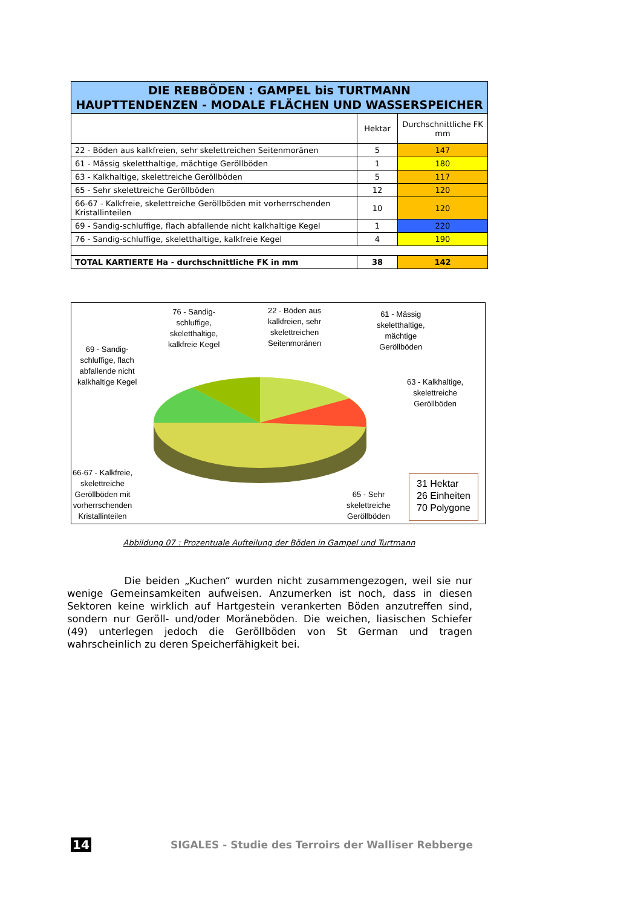| DIE REBBÖDEN : GAMPEL bis TURTMANN HAUPTTENDENZEN - MODALE FLÄCHEN UND WASSERSPEICHER | | |
| | Hektar | Durchschnittliche FK mm |
| 22 - Böden aus kalkfreien, sehr skelettreichen Seitenmoränen | 5 | 147 |
| 61 - Mässig skeletthaltige, mächtige Geröllböden | 1 | 180 |
| 63 - Kalkhaltige, skelettreiche Geröllböden | 5 | 117 |
| 65 - Sehr skelettreiche Geröllböden | 12 | 120 |
| 66-67 - Kalkfreie, skelettreiche Geröllböden mit vorherrschenden Kristallinteilen | 10 | 120 |
| 69 - Sandig-schluffige, flach abfallende nicht kalkhaltige Kegel | 1 | 220 |
| 76 - Sandig-schluffige, skeletthaltige, kalkfreie Kegel | 4 | 190 |
| TOTAL KARTIERTE Ha - durchschnittliche FK in mm | 38 | 142 |
76 - Sandig-
schluffige,
skeletthaltige,
kalkfreie Kegel
22 - Böden aus
kalkfreien, sehr
skelettreichen
Seitenmoränen
61 - Mässig
skeletthaltige,
mächtige
Geröllböden
69 - Sandig-
schluffige, flach
abfallende nicht
kalkhaltige Kegel
63 - Kalkhaltige,
skelettreiche
Geröllböden
66-67 - Kalkfreie,
skelettreiche
Geröllböden mit
vorherrschenden
Kristallinteilen
65 - Sehr
skelettreiche
Geröllböden
31 Hektar
26 Einheiten
70 Polygone
Abbildung 07 : Prozentuale Aufteilung der Böden in Gampel und Turtmann
Die beiden „Kuchen“ wurden nicht zusammengezogen, weil sie nur wenige Gemeinsamkeiten aufweisen. Anzumerken ist noch, dass in diesen Sektoren keine wirklich auf Hartgestein verankerten Böden anzutreffen sind, sondern nur Geröll- und/oder Moräneböden. Die weichen, liasischen Schiefer (49) unterlegen jedoch die Geröllböden von St German und tragen wahrscheinlich zu deren Speicherfähigkeit bei.
14 SIGALES - Studie des Terroirs der Walliser Rebberge